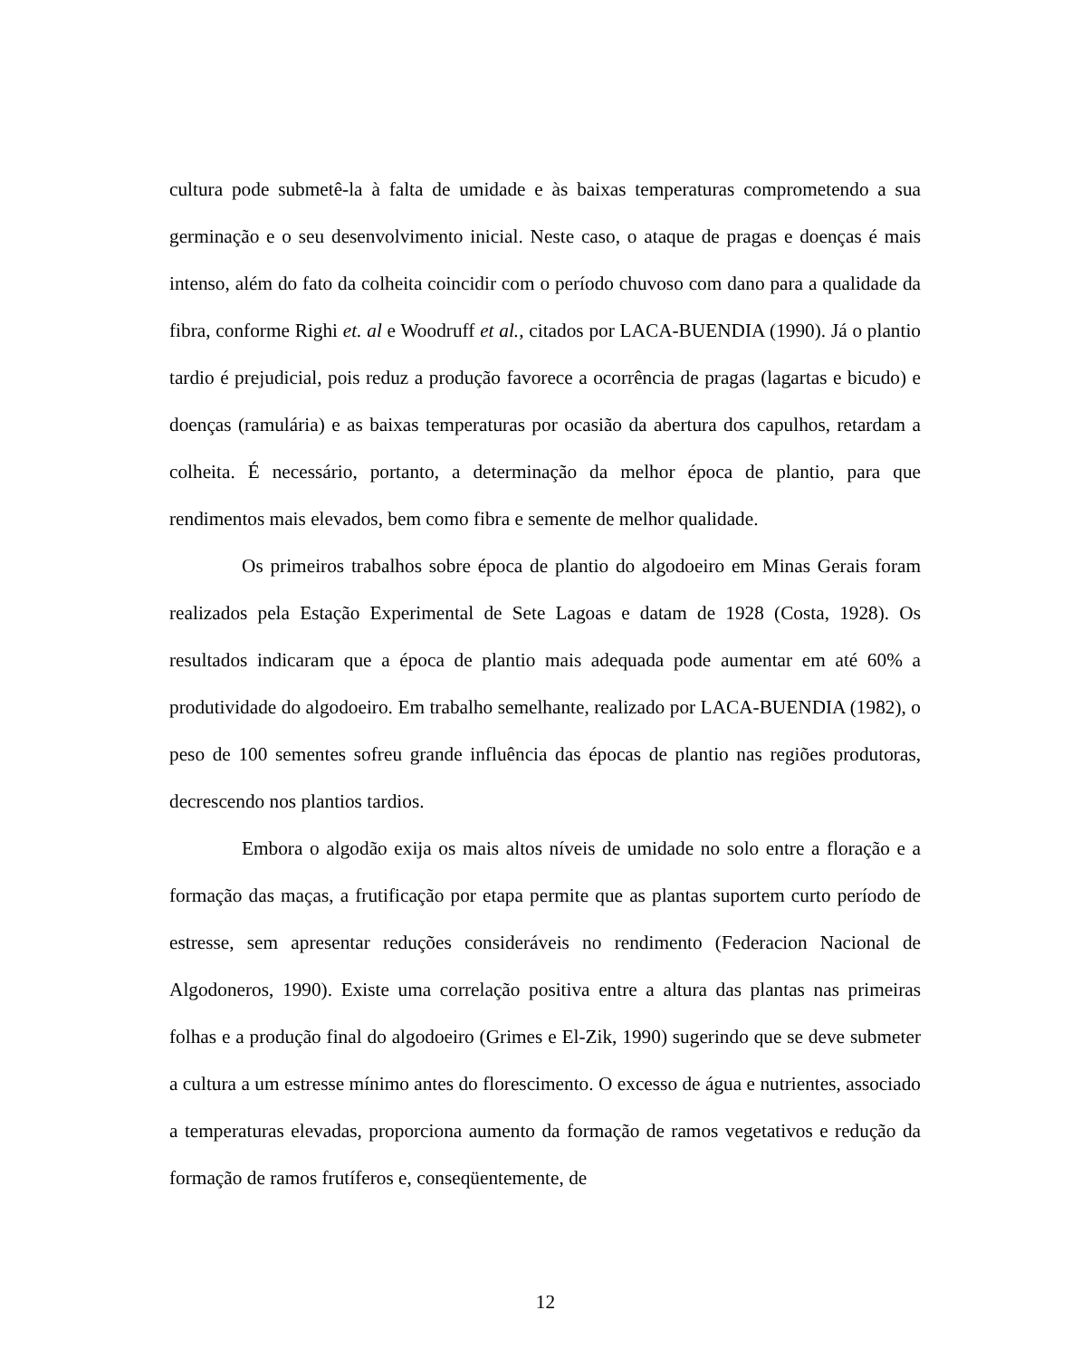cultura pode submetê-la à falta de umidade e às baixas temperaturas comprometendo a sua germinação e o seu desenvolvimento inicial. Neste caso, o ataque de pragas e doenças é mais intenso, além do fato da colheita coincidir com o período chuvoso com dano para a qualidade da fibra, conforme Righi et. al e Woodruff et al., citados por LACA-BUENDIA (1990). Já o plantio tardio é prejudicial, pois reduz a produção favorece a ocorrência de pragas (lagartas e bicudo) e doenças (ramulária) e as baixas temperaturas por ocasião da abertura dos capulhos, retardam a colheita. É necessário, portanto, a determinação da melhor época de plantio, para que rendimentos mais elevados, bem como fibra e semente de melhor qualidade.
Os primeiros trabalhos sobre época de plantio do algodoeiro em Minas Gerais foram realizados pela Estação Experimental de Sete Lagoas e datam de 1928 (Costa, 1928). Os resultados indicaram que a época de plantio mais adequada pode aumentar em até 60% a produtividade do algodoeiro. Em trabalho semelhante, realizado por LACA-BUENDIA (1982), o peso de 100 sementes sofreu grande influência das épocas de plantio nas regiões produtoras, decrescendo nos plantios tardios.
Embora o algodão exija os mais altos níveis de umidade no solo entre a floração e a formação das maças, a frutificação por etapa permite que as plantas suportem curto período de estresse, sem apresentar reduções consideráveis no rendimento (Federacion Nacional de Algodoneros, 1990). Existe uma correlação positiva entre a altura das plantas nas primeiras folhas e a produção final do algodoeiro (Grimes e El-Zik, 1990) sugerindo que se deve submeter a cultura a um estresse mínimo antes do florescimento. O excesso de água e nutrientes, associado a temperaturas elevadas, proporciona aumento da formação de ramos vegetativos e redução da formação de ramos frutíferos e, conseqüentemente, de
12